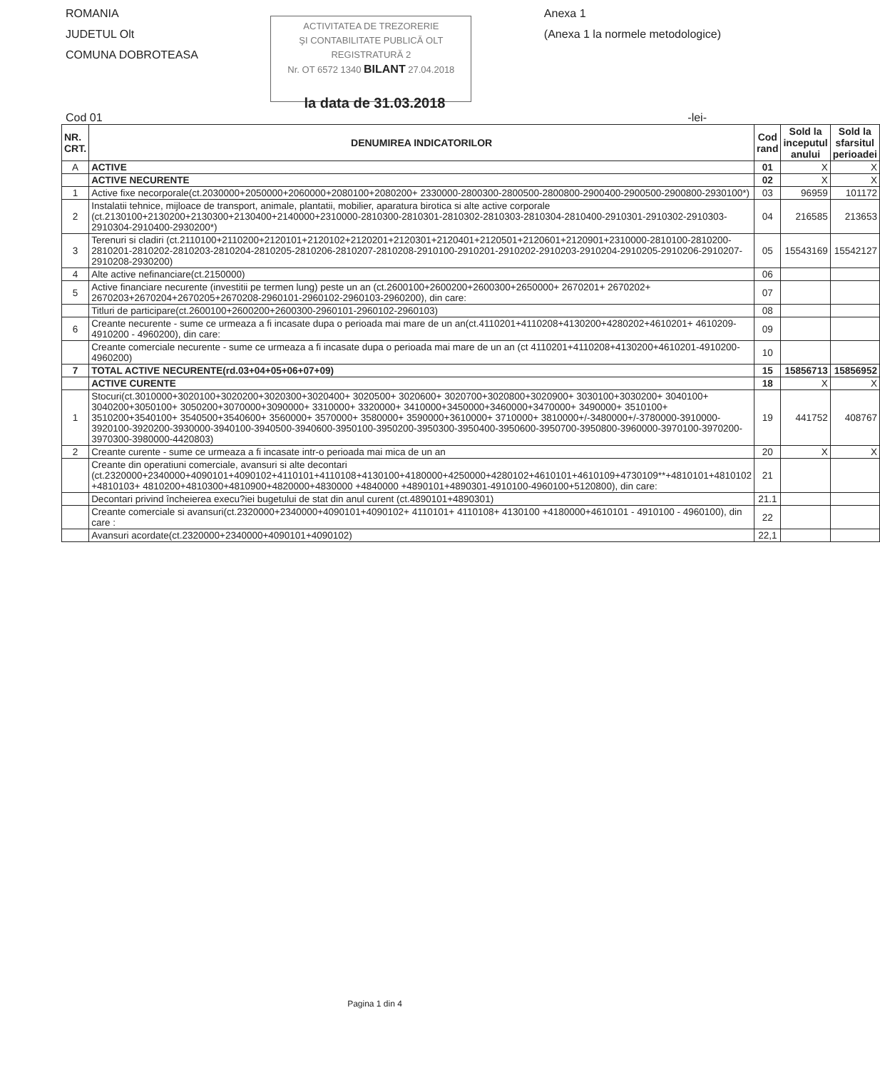ROMANIA
JUDETUL Olt
COMUNA DOBROTEASA
ACTIVITATEA DE TREZORERIE
ŞI CONTABILITATE PUBLICĂ OLT
REGISTRATURĂ 2
Nr. OT 6572 1340 BILANT 27.04.2018
Anexa 1
(Anexa 1 la normele metodologice)
la data de 31.03.2018
Cod 01 -lei-
| NR. CRT. | DENUMIREA INDICATORILOR | Cod rand | Sold la inceputul anului | Sold la sfarsitul perioadei |
| --- | --- | --- | --- | --- |
| A | ACTIVE | 01 | X | X |
| | ACTIVE NECURENTE | 02 | X | X |
| 1 | Active fixe necorporale(ct.2030000+2050000+2060000+2080100+2080200+ 2330000-2800300-2800500-2800800-2900400-2900500-2900800-2930100*) | 03 | 96959 | 101172 |
| 2 | Instalatii tehnice, mijloace de transport, animale, plantatii, mobilier, aparatura birotica si alte active corporale (ct.2130100+2130200+2130300+2130400+2140000+2310000-2810300-2810301-2810302-2810303-2810304-2810400-2910301-2910302-2910303-2910304-2910400-2930200*) | 04 | 216585 | 213653 |
| 3 | Terenuri si cladiri (ct.2110100+2110200+2120101+2120102+2120201+2120301+2120401+2120501+2120601+2120901+2310000-2810100-2810200-2810201-2810202-2810203-2810204-2810205-2810206-2810207-2810208-2910100-2910201-2910202-2910203-2910204-2910205-2910206-2910207-2910208-2930200) | 05 | 15543169 | 15542127 |
| 4 | Alte active nefinanciare(ct.2150000) | 06 | | |
| 5 | Active financiare necurente (investitii pe termen lung) peste un an (ct.2600100+2600200+2600300+2650000+ 2670201+ 2670202+ 2670203+2670204+2670205+2670208-2960101-2960102-2960103-2960200), din care: | 07 | | |
| | Titluri de participare(ct.2600100+2600200+2600300-2960101-2960102-2960103) | 08 | | |
| 6 | Creante necurente - sume ce urmeaza a fi incasate dupa o perioada mai mare de un an(ct.4110201+4110208+4130200+4280202+4610201+ 4610209-4910200 - 4960200), din care: | 09 | | |
| | Creante comerciale necurente - sume ce urmeaza a fi incasate dupa o perioada mai mare de un an (ct 4110201+4110208+4130200+4610201-4910200-4960200) | 10 | | |
| 7 | TOTAL ACTIVE NECURENTE(rd.03+04+05+06+07+09) | 15 | 15856713 | 15856952 |
| | ACTIVE CURENTE | 18 | X | X |
| 1 | Stocuri(ct.3010000+3020100+3020200+3020300+3020400+ 3020500+ 3020600+ 3020700+3020800+3020900+ 3030100+3030200+ 3040100+ 3040200+3050100+ 3050200+3070000+3090000+ 3310000+ 3320000+ 3410000+3450000+3460000+3470000+ 3490000+ 3510100+ 3510200+3540100+ 3540500+3540600+ 3560000+ 3570000+ 3580000+ 3590000+3610000+ 3710000+ 3810000+/-3480000+/-3780000-3910000-3920100-3920200-3930000-3940100-3940500-3940600-3950100-3950200-3950300-3950400-3950600-3950700-3950800-3960000-3970100-3970200-3970300-3980000-4420803) | 19 | 441752 | 408767 |
| 2 | Creante curente - sume ce urmeaza a fi incasate intr-o perioada mai mica de un an | 20 | X | X |
| | Creante din operatiuni comerciale, avansuri si alte decontari (ct.2320000+2340000+4090101+4090102+4110101+4110108+4130100+4180000+4250000+4280102+4610101+4610109+4730109**+4810101+4810102 +4810103+ 4810200+4810300+4810900+4820000+4830000 +4840000 +4890101+4890301-4910100-4960100+5120800), din care: | 21 | | |
| | Decontari privind încheierea execu?iei bugetului de stat din anul curent (ct.4890101+4890301) | 21.1 | | |
| | Creante comerciale si avansuri(ct.2320000+2340000+4090101+4090102+ 4110101+ 4110108+ 4130100 +4180000+4610101 - 4910100 - 4960100), din care : | 22 | | |
| | Avansuri acordate(ct.2320000+2340000+4090101+4090102) | 22,1 | | |
Pagina 1 din 4